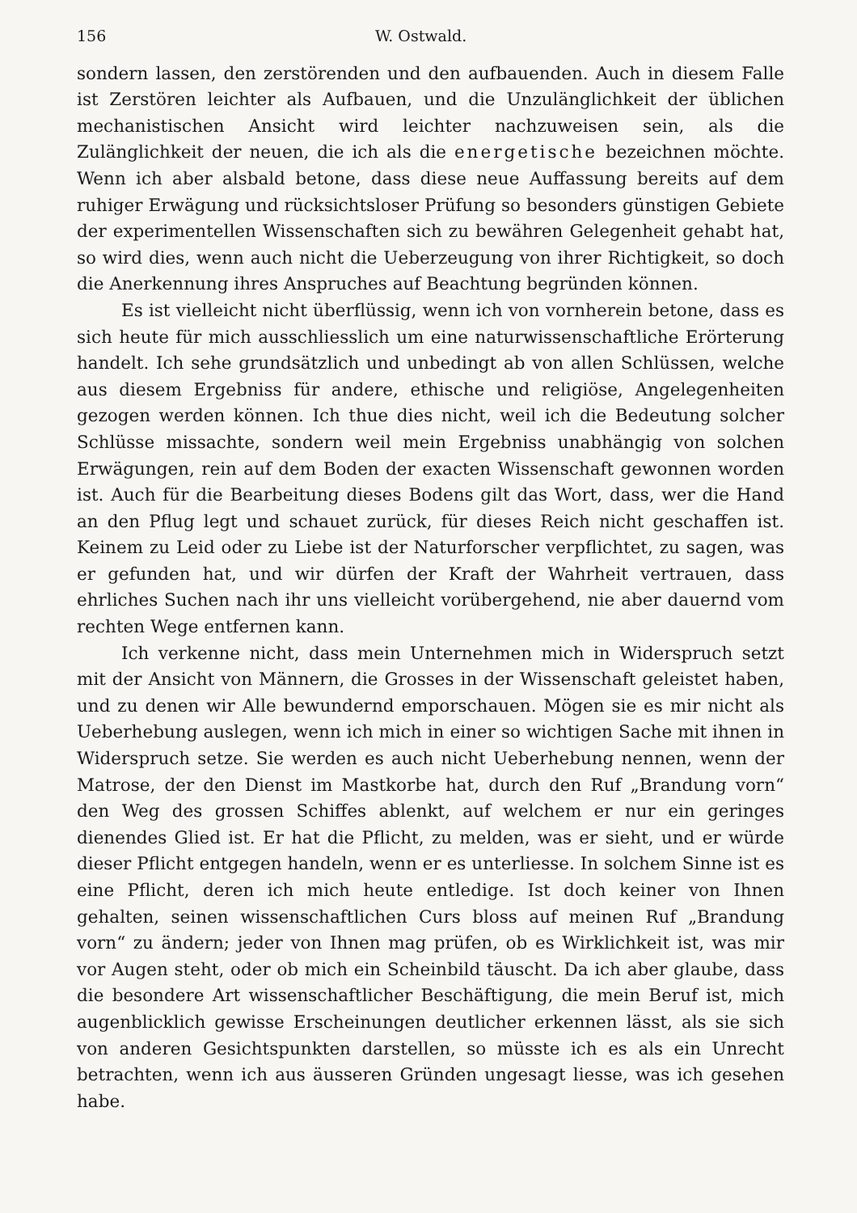156 W. Ostwald.
sondern lassen, den zerstörenden und den aufbauenden. Auch in diesem Falle ist Zerstören leichter als Aufbauen, und die Unzulänglichkeit der üblichen mechanistischen Ansicht wird leichter nachzuweisen sein, als die Zulänglichkeit der neuen, die ich als die energetische bezeichnen möchte. Wenn ich aber alsbald betone, dass diese neue Auffassung bereits auf dem ruhiger Erwägung und rücksichtsloser Prüfung so besonders günstigen Gebiete der experimentellen Wissenschaften sich zu bewähren Gelegenheit gehabt hat, so wird dies, wenn auch nicht die Ueberzeugung von ihrer Richtigkeit, so doch die Anerkennung ihres Anspruches auf Beachtung begründen können.
Es ist vielleicht nicht überflüssig, wenn ich von vornherein betone, dass es sich heute für mich ausschliesslich um eine naturwissenschaftliche Erörterung handelt. Ich sehe grundsätzlich und unbedingt ab von allen Schlüssen, welche aus diesem Ergebniss für andere, ethische und religiöse, Angelegenheiten gezogen werden können. Ich thue dies nicht, weil ich die Bedeutung solcher Schlüsse missachte, sondern weil mein Ergebniss unabhängig von solchen Erwägungen, rein auf dem Boden der exacten Wissenschaft gewonnen worden ist. Auch für die Bearbeitung dieses Bodens gilt das Wort, dass, wer die Hand an den Pflug legt und schauet zurück, für dieses Reich nicht geschaffen ist. Keinem zu Leid oder zu Liebe ist der Naturforscher verpflichtet, zu sagen, was er gefunden hat, und wir dürfen der Kraft der Wahrheit vertrauen, dass ehrliches Suchen nach ihr uns vielleicht vorübergehend, nie aber dauernd vom rechten Wege entfernen kann.
Ich verkenne nicht, dass mein Unternehmen mich in Widerspruch setzt mit der Ansicht von Männern, die Grosses in der Wissenschaft geleistet haben, und zu denen wir Alle bewundernd emporschauen. Mögen sie es mir nicht als Ueberhebung auslegen, wenn ich mich in einer so wichtigen Sache mit ihnen in Widerspruch setze. Sie werden es auch nicht Ueberhebung nennen, wenn der Matrose, der den Dienst im Mastkorbe hat, durch den Ruf „Brandung vorn“ den Weg des grossen Schiffes ablenkt, auf welchem er nur ein geringes dienendes Glied ist. Er hat die Pflicht, zu melden, was er sieht, und er würde dieser Pflicht entgegen handeln, wenn er es unterliesse. In solchem Sinne ist es eine Pflicht, deren ich mich heute entledige. Ist doch keiner von Ihnen gehalten, seinen wissenschaftlichen Curs bloss auf meinen Ruf „Brandung vorn“ zu ändern; jeder von Ihnen mag prüfen, ob es Wirklichkeit ist, was mir vor Augen steht, oder ob mich ein Scheinbild täuscht. Da ich aber glaube, dass die besondere Art wissenschaftlicher Beschäftigung, die mein Beruf ist, mich augenblicklich gewisse Erscheinungen deutlicher erkennen lässt, als sie sich von anderen Gesichtspunkten darstellen, so müsste ich es als ein Unrecht betrachten, wenn ich aus äusseren Gründen ungesagt liesse, was ich gesehen habe.